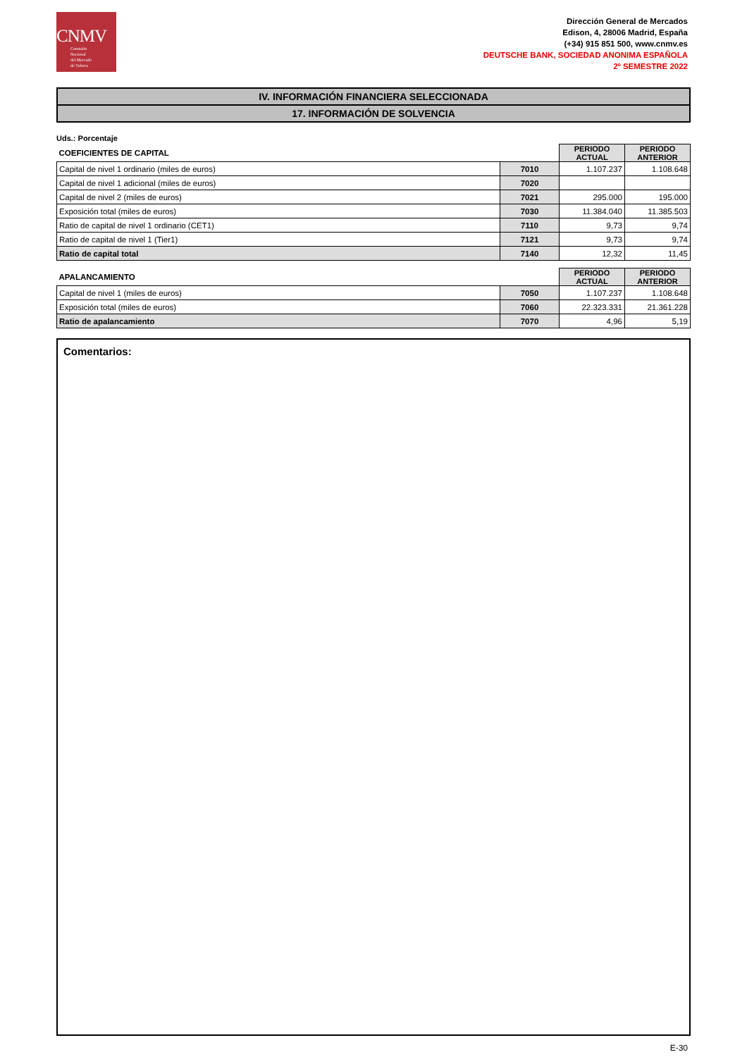CNMV
Comisión
Nacional
del Mercado
de Valores
Dirección General de Mercados
Edison, 4, 28006 Madrid, España
(+34) 915 851 500, www.cnmv.es
DEUTSCHE BANK, SOCIEDAD ANONIMA ESPAÑOLA
2º SEMESTRE 2022
IV. INFORMACIÓN FINANCIERA SELECCIONADA
17. INFORMACIÓN DE SOLVENCIA
Uds.: Porcentaje
| COEFICIENTES DE CAPITAL | | PERIODO ACTUAL | PERIODO ANTERIOR |
| --- | --- | --- | --- |
| Capital de nivel 1 ordinario (miles de euros) | 7010 | 1.107.237 | 1.108.648 |
| Capital de nivel 1 adicional (miles de euros) | 7020 | | |
| Capital de nivel 2 (miles de euros) | 7021 | 295.000 | 195.000 |
| Exposición total (miles de euros) | 7030 | 11.384.040 | 11.385.503 |
| Ratio de capital de nivel 1 ordinario (CET1) | 7110 | 9,73 | 9,74 |
| Ratio de capital de nivel 1 (Tier1) | 7121 | 9,73 | 9,74 |
| Ratio de capital total | 7140 | 12,32 | 11,45 |
| APALANCAMIENTO | | PERIODO ACTUAL | PERIODO ANTERIOR |
| --- | --- | --- | --- |
| Capital de nivel 1 (miles de euros) | 7050 | 1.107.237 | 1.108.648 |
| Exposición total (miles de euros) | 7060 | 22.323.331 | 21.361.228 |
| Ratio de apalancamiento | 7070 | 4,96 | 5,19 |
Comentarios:
E-30